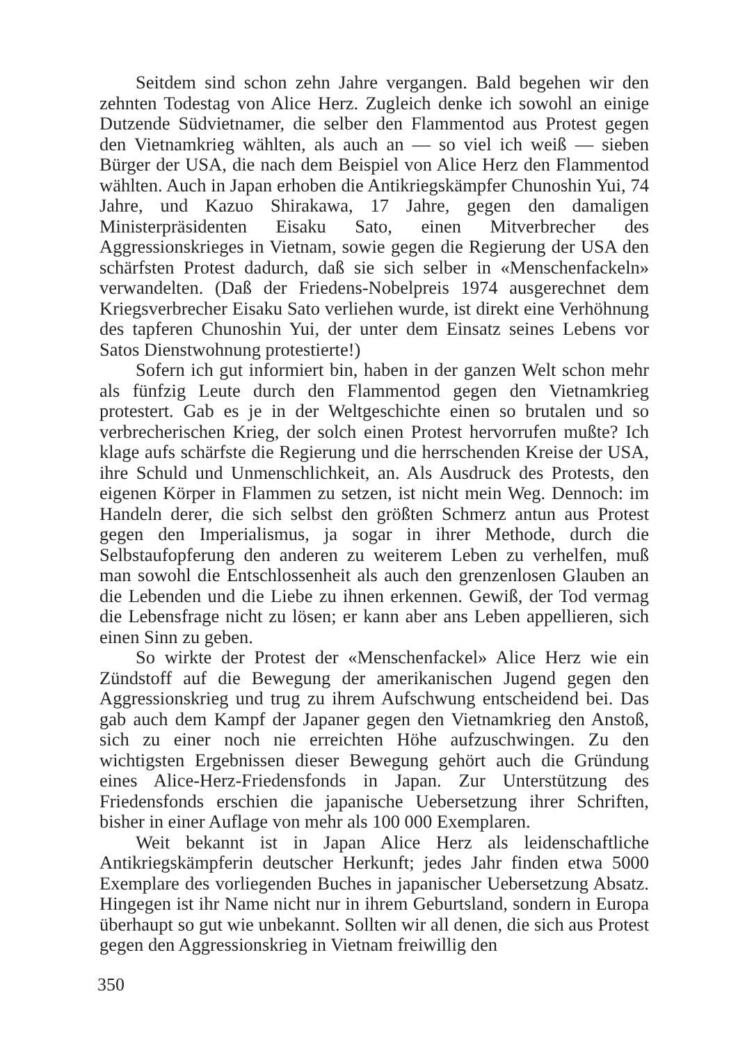Seitdem sind schon zehn Jahre vergangen. Bald begehen wir den zehnten Todestag von Alice Herz. Zugleich denke ich sowohl an einige Dutzende Südvietnamer, die selber den Flammentod aus Protest gegen den Vietnamkrieg wählten, als auch an — so viel ich weiß — sieben Bürger der USA, die nach dem Beispiel von Alice Herz den Flammentod wählten. Auch in Japan erhoben die Antikriegskämpfer Chunoshin Yui, 74 Jahre, und Kazuo Shirakawa, 17 Jahre, gegen den damaligen Ministerpräsidenten Eisaku Sato, einen Mitverbrecher des Aggressionskrieges in Vietnam, sowie gegen die Regierung der USA den schärfsten Protest dadurch, daß sie sich selber in «Menschenfackeln» verwandelten. (Daß der Friedens-Nobelpreis 1974 ausgerechnet dem Kriegsverbrecher Eisaku Sato verliehen wurde, ist direkt eine Verhöhnung des tapferen Chunoshin Yui, der unter dem Einsatz seines Lebens vor Satos Dienstwohnung protestierte!)
Sofern ich gut informiert bin, haben in der ganzen Welt schon mehr als fünfzig Leute durch den Flammentod gegen den Vietnamkrieg protestert. Gab es je in der Weltgeschichte einen so brutalen und so verbrecherischen Krieg, der solch einen Protest hervorrufen mußte? Ich klage aufs schärfste die Regierung und die herrschenden Kreise der USA, ihre Schuld und Unmenschlichkeit, an. Als Ausdruck des Protests, den eigenen Körper in Flammen zu setzen, ist nicht mein Weg. Dennoch: im Handeln derer, die sich selbst den größten Schmerz antun aus Protest gegen den Imperialismus, ja sogar in ihrer Methode, durch die Selbstaufopferung den anderen zu weiterem Leben zu verhelfen, muß man sowohl die Entschlossenheit als auch den grenzenlosen Glauben an die Lebenden und die Liebe zu ihnen erkennen. Gewiß, der Tod vermag die Lebensfrage nicht zu lösen; er kann aber ans Leben appellieren, sich einen Sinn zu geben.
So wirkte der Protest der «Menschenfackel» Alice Herz wie ein Zündstoff auf die Bewegung der amerikanischen Jugend gegen den Aggressionskrieg und trug zu ihrem Aufschwung entscheidend bei. Das gab auch dem Kampf der Japaner gegen den Vietnamkrieg den Anstoß, sich zu einer noch nie erreichten Höhe aufzuschwingen. Zu den wichtigsten Ergebnissen dieser Bewegung gehört auch die Gründung eines Alice-Herz-Friedensfonds in Japan. Zur Unterstützung des Friedensfonds erschien die japanische Uebersetzung ihrer Schriften, bisher in einer Auflage von mehr als 100 000 Exemplaren.
Weit bekannt ist in Japan Alice Herz als leidenschaftliche Antikriegskämpferin deutscher Herkunft; jedes Jahr finden etwa 5000 Exemplare des vorliegenden Buches in japanischer Uebersetzung Absatz. Hingegen ist ihr Name nicht nur in ihrem Geburtsland, sondern in Europa überhaupt so gut wie unbekannt. Sollten wir all denen, die sich aus Protest gegen den Aggressionskrieg in Vietnam freiwillig den
350